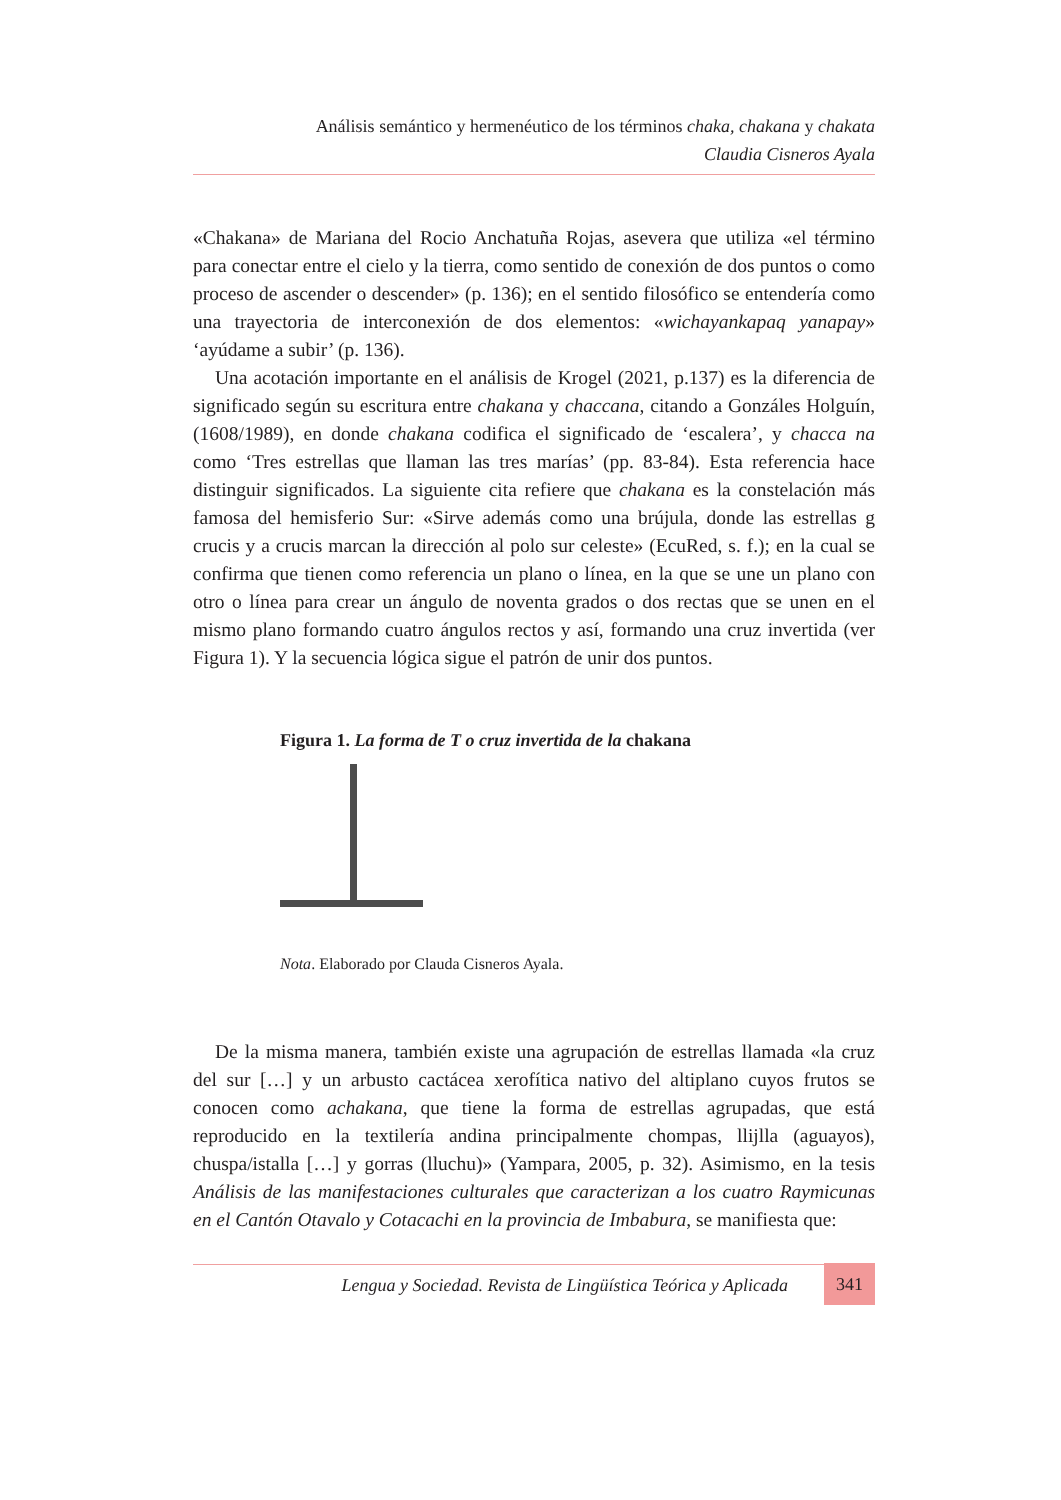Análisis semántico y hermenéutico de los términos chaka, chakana y chakata
Claudia Cisneros Ayala
«Chakana» de Mariana del Rocio Anchatuña Rojas, asevera que utiliza «el término para conectar entre el cielo y la tierra, como sentido de conexión de dos puntos o como proceso de ascender o descender» (p. 136); en el sentido filosófico se entendería como una trayectoria de interconexión de dos elementos: «wichayankapaq yanapay» ‘ayúdame a subir’ (p. 136).
Una acotación importante en el análisis de Krogel (2021, p.137) es la diferencia de significado según su escritura entre chakana y chaccana, citando a Gonzáles Holguín, (1608/1989), en donde chakana codifica el significado de ‘escalera’, y chacca na como ‘Tres estrellas que llaman las tres marías’ (pp. 83-84). Esta referencia hace distinguir significados. La siguiente cita refiere que chakana es la constelación más famosa del hemisferio Sur: «Sirve además como una brújula, donde las estrellas g crucis y a crucis marcan la dirección al polo sur celeste» (EcuRed, s. f.); en la cual se confirma que tienen como referencia un plano o línea, en la que se une un plano con otro o línea para crear un ángulo de noventa grados o dos rectas que se unen en el mismo plano formando cuatro ángulos rectos y así, formando una cruz invertida (ver Figura 1). Y la secuencia lógica sigue el patrón de unir dos puntos.
Figura 1. La forma de T o cruz invertida de la chakana
Nota. Elaborado por Clauda Cisneros Ayala.
De la misma manera, también existe una agrupación de estrellas llamada «la cruz del sur […] y un arbusto cactácea xerofítica nativo del altiplano cuyos frutos se conocen como achakana, que tiene la forma de estrellas agrupadas, que está reproducido en la textilería andina principalmente chompas, llijlla (aguayos), chuspa/istalla […] y gorras (lluchu)» (Yampara, 2005, p. 32). Asimismo, en la tesis Análisis de las manifestaciones culturales que caracterizan a los cuatro Raymicunas en el Cantón Otavalo y Cotacachi en la provincia de Imbabura, se manifiesta que:
Lengua y Sociedad. Revista de Lingüística Teórica y Aplicada 341